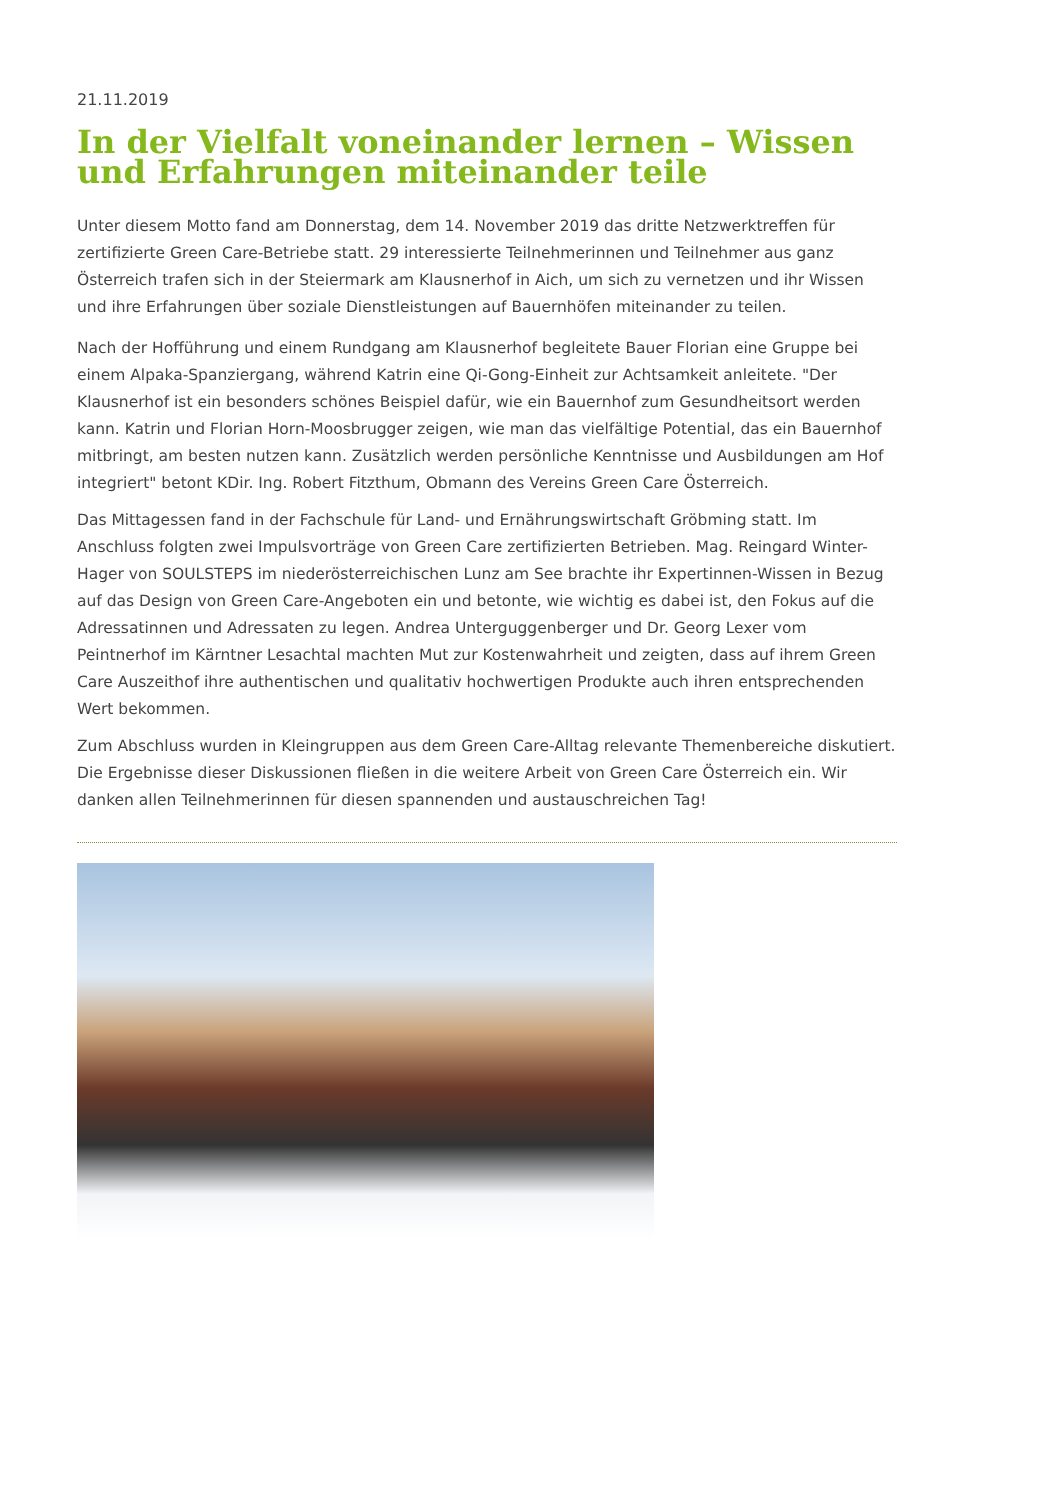21.11.2019
In der Vielfalt voneinander lernen – Wissen und Erfahrungen miteinander teile
Unter diesem Motto fand am Donnerstag, dem 14. November 2019 das dritte Netzwerktreffen für zertifizierte Green Care-Betriebe statt. 29 interessierte Teilnehmerinnen und Teilnehmer aus ganz Österreich trafen sich in der Steiermark am Klausnerhof in Aich, um sich zu vernetzen und ihr Wissen und ihre Erfahrungen über soziale Dienstleistungen auf Bauernhöfen miteinander zu teilen.
Nach der Hofführung und einem Rundgang am Klausnerhof begleitete Bauer Florian eine Gruppe bei einem Alpaka-Spanziergang, während Katrin eine Qi-Gong-Einheit zur Achtsamkeit anleitete. "Der Klausnerhof ist ein besonders schönes Beispiel dafür, wie ein Bauernhof zum Gesundheitsort werden kann. Katrin und Florian Horn-Moosbrugger zeigen, wie man das vielfältige Potential, das ein Bauernhof mitbringt, am besten nutzen kann. Zusätzlich werden persönliche Kenntnisse und Ausbildungen am Hof integriert" betont KDir. Ing. Robert Fitzthum, Obmann des Vereins Green Care Österreich.
Das Mittagessen fand in der Fachschule für Land- und Ernährungswirtschaft Gröbming statt. Im Anschluss folgten zwei Impulsvorträge von Green Care zertifizierten Betrieben. Mag. Reingard Winter-Hager von SOULSTEPS im niederösterreichischen Lunz am See brachte ihr Expertinnen-Wissen in Bezug auf das Design von Green Care-Angeboten ein und betonte, wie wichtig es dabei ist, den Fokus auf die Adressatinnen und Adressaten zu legen. Andrea Unterguggenberger und Dr. Georg Lexer vom Peintnerhof im Kärntner Lesachtal machten Mut zur Kostenwahrheit und zeigten, dass auf ihrem Green Care Auszeithof ihre authentischen und qualitativ hochwertigen Produkte auch ihren entsprechenden Wert bekommen.
Zum Abschluss wurden in Kleingruppen aus dem Green Care-Alltag relevante Themenbereiche diskutiert. Die Ergebnisse dieser Diskussionen fließen in die weitere Arbeit von Green Care Österreich ein. Wir danken allen Teilnehmerinnen für diesen spannenden und austauschreichen Tag!